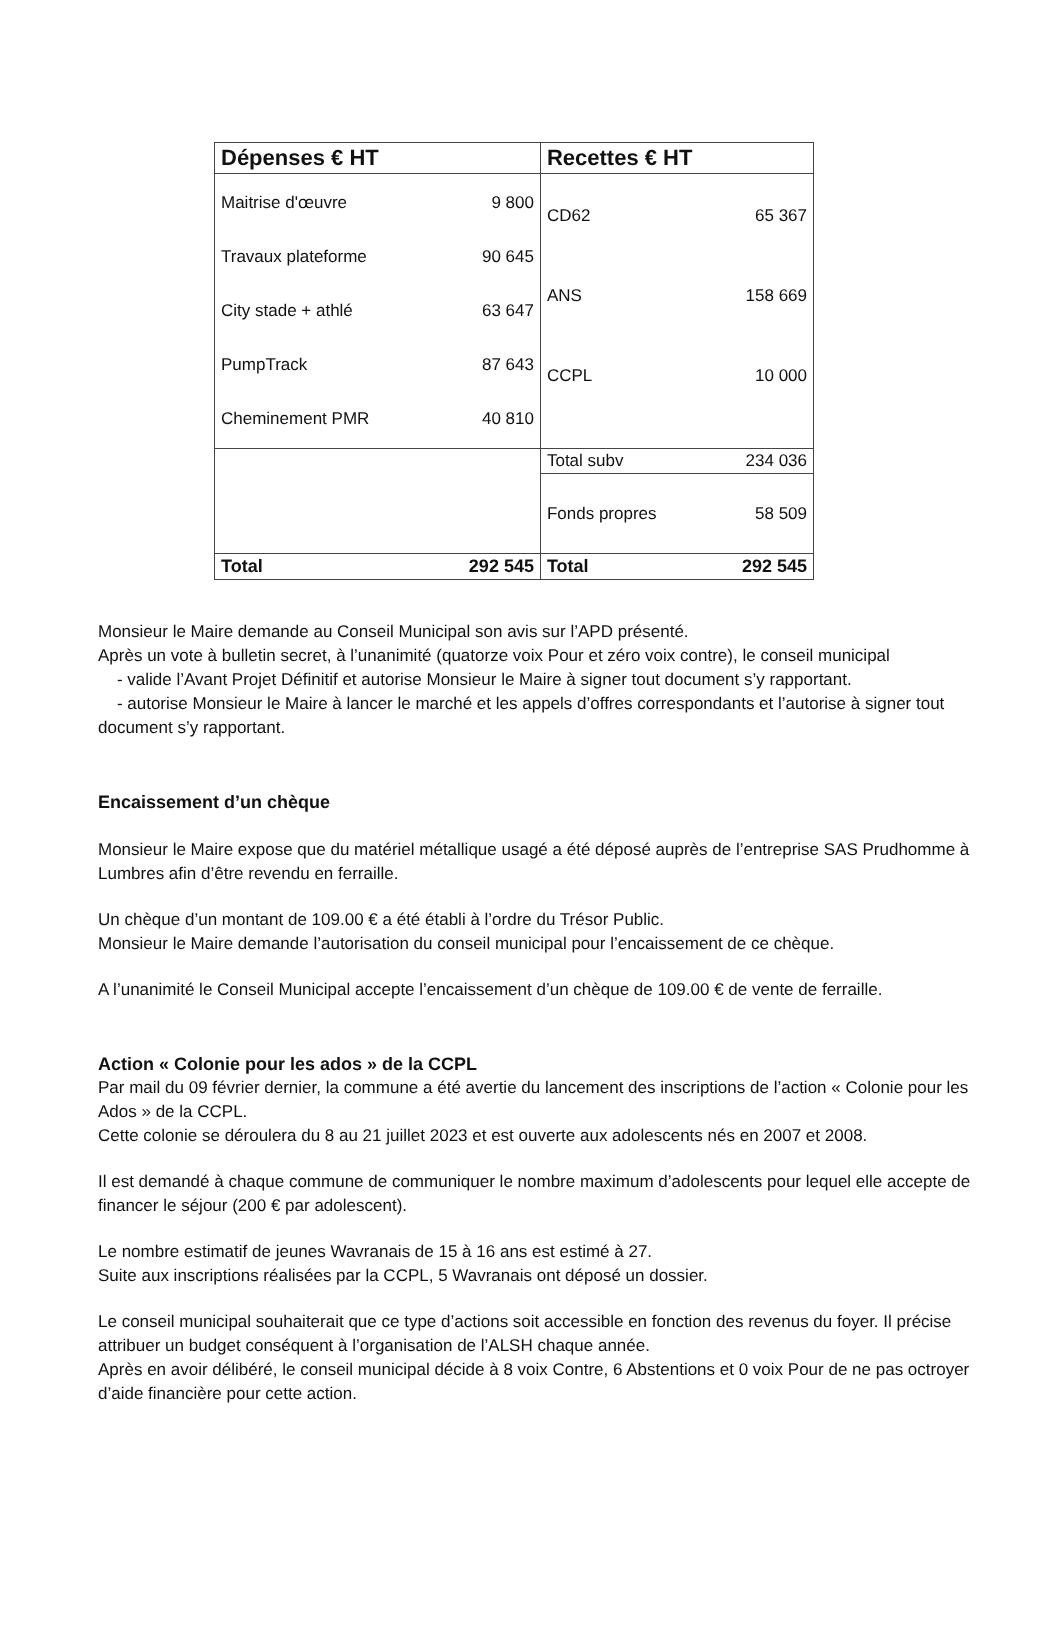| Dépenses € HT | | Recettes € HT | |
| --- | --- | --- | --- |
| Maitrise d'œuvre Travaux plateforme City stade + athlé PumpTrack Cheminement PMR | 9 800 90 645 63 647 87 643 40 810 | CD62 ANS CCPL | 65 367 158 669 10 000 |
| | | Total subv | 234 036 |
| | | Fonds propres | 58 509 |
| Total | 292 545 | Total | 292 545 |
Monsieur le Maire demande au Conseil Municipal son avis sur l’APD présenté.
Après un vote à bulletin secret, à l’unanimité (quatorze voix Pour et zéro voix contre), le conseil municipal
- valide l’Avant Projet Définitif et autorise Monsieur le Maire à signer tout document s’y rapportant.
- autorise Monsieur le Maire à lancer le marché et les appels d’offres correspondants et l’autorise à signer tout document s’y rapportant.
Encaissement d’un chèque
Monsieur le Maire expose que du matériel métallique usagé a été déposé auprès de l’entreprise SAS Prudhomme à Lumbres afin d’être revendu en ferraille.
Un chèque d’un montant de 109.00 € a été établi à l’ordre du Trésor Public.
Monsieur le Maire demande l’autorisation du conseil municipal pour l’encaissement de ce chèque.
A l’unanimité le Conseil Municipal accepte l’encaissement d’un chèque de 109.00 € de vente de ferraille.
Action « Colonie pour les ados » de la CCPL
Par mail du 09 février dernier, la commune a été avertie du lancement des inscriptions de l’action « Colonie pour les Ados » de la CCPL.
Cette colonie se déroulera du 8 au 21 juillet 2023 et est ouverte aux adolescents nés en 2007 et 2008.
Il est demandé à chaque commune de communiquer le nombre maximum d’adolescents pour lequel elle accepte de financer le séjour (200 € par adolescent).
Le nombre estimatif de jeunes Wavranais de 15 à 16 ans est estimé à 27.
Suite aux inscriptions réalisées par la CCPL, 5 Wavranais ont déposé un dossier.
Le conseil municipal souhaiterait que ce type d’actions soit accessible en fonction des revenus du foyer. Il précise attribuer un budget conséquent à l’organisation de l’ALSH chaque année.
Après en avoir délibéré, le conseil municipal décide à 8 voix Contre, 6 Abstentions et 0 voix Pour de ne pas octroyer d’aide financière pour cette action.